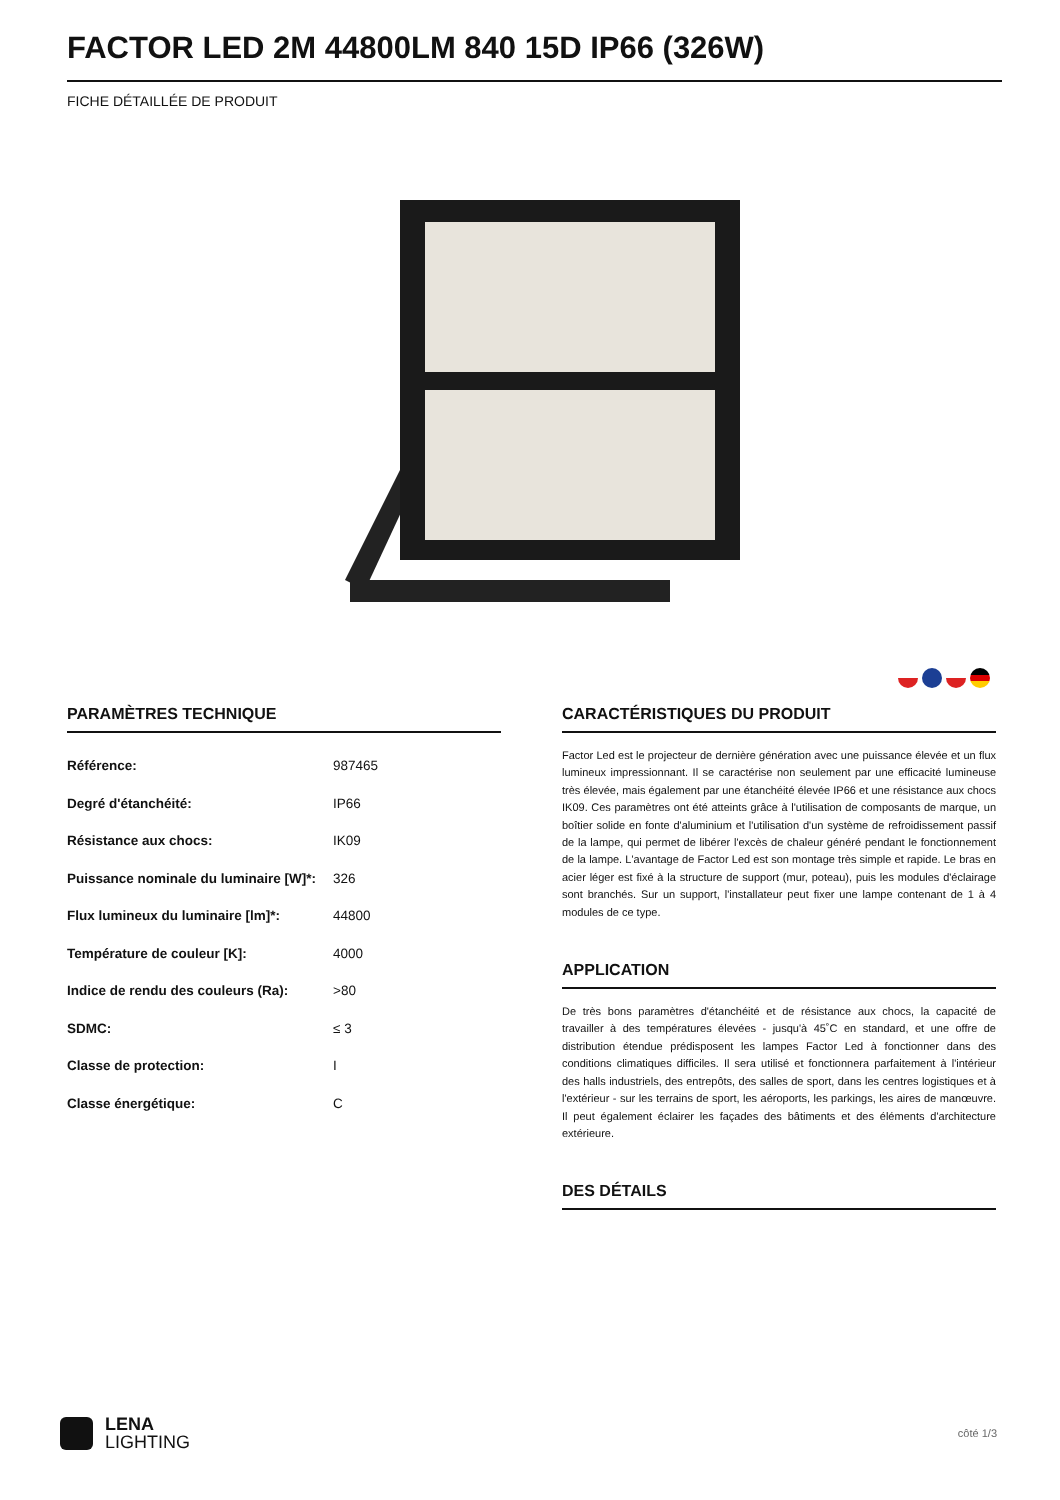FACTOR LED 2M 44800LM 840 15D IP66 (326W)
FICHE DÉTAILLÉE DE PRODUIT
PARAMÈTRES TECHNIQUE
| Référence: | 987465 |
| Degré d'étanchéité: | IP66 |
| Résistance aux chocs: | IK09 |
| Puissance nominale du luminaire [W]*: | 326 |
| Flux lumineux du luminaire [lm]*: | 44800 |
| Température de couleur [K]: | 4000 |
| Indice de rendu des couleurs (Ra): | >80 |
| SDMC: | ≤ 3 |
| Classe de protection: | I |
| Classe énergétique: | C |
CARACTÉRISTIQUES DU PRODUIT
Factor Led est le projecteur de dernière génération avec une puissance élevée et un flux lumineux impressionnant. Il se caractérise non seulement par une efficacité lumineuse très élevée, mais également par une étanchéité élevée IP66 et une résistance aux chocs IK09. Ces paramètres ont été atteints grâce à l'utilisation de composants de marque, un boîtier solide en fonte d'aluminium et l'utilisation d'un système de refroidissement passif de la lampe, qui permet de libérer l'excès de chaleur généré pendant le fonctionnement de la lampe. L'avantage de Factor Led est son montage très simple et rapide. Le bras en acier léger est fixé à la structure de support (mur, poteau), puis les modules d'éclairage sont branchés. Sur un support, l'installateur peut fixer une lampe contenant de 1 à 4 modules de ce type.
APPLICATION
De très bons paramètres d'étanchéité et de résistance aux chocs, la capacité de travailler à des températures élevées - jusqu'à 45˚C en standard, et une offre de distribution étendue prédisposent les lampes Factor Led à fonctionner dans des conditions climatiques difficiles. Il sera utilisé et fonctionnera parfaitement à l'intérieur des halls industriels, des entrepôts, des salles de sport, dans les centres logistiques et à l'extérieur - sur les terrains de sport, les aéroports, les parkings, les aires de manœuvre. Il peut également éclairer les façades des bâtiments et des éléments d'architecture extérieure.
DES DÉTAILS
LENA
LIGHTING
côté 1/3